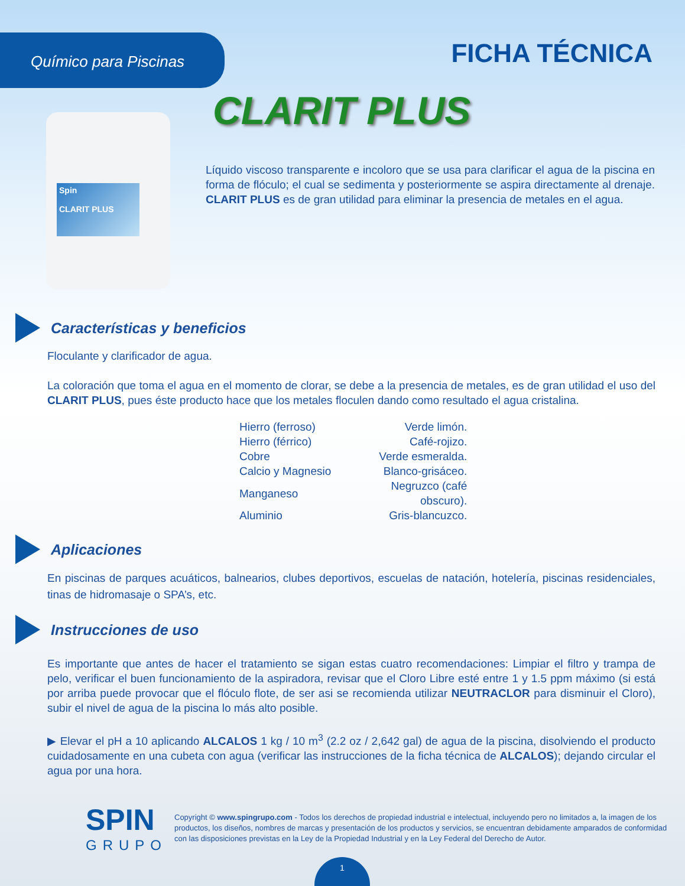Químico para Piscinas
FICHA TÉCNICA
CLARIT PLUS
Spin
CLARIT PLUS
Líquido viscoso transparente e incoloro que se usa para clarificar el agua de la piscina en forma de flóculo; el cual se sedimenta y posteriormente se aspira directamente al drenaje. CLARIT PLUS es de gran utilidad para eliminar la presencia de metales en el agua.
Características y beneficios
Floculante y clarificador de agua.
La coloración que toma el agua en el momento de clorar, se debe a la presencia de metales, es de gran utilidad el uso del CLARIT PLUS, pues éste producto hace que los metales floculen dando como resultado el agua cristalina.
| Hierro (ferroso) | Verde limón. |
| Hierro (férrico) | Café-rojizo. |
| Cobre | Verde esmeralda. |
| Calcio y Magnesio | Blanco-grisáceo. |
| Manganeso | Negruzco (café obscuro). |
| Aluminio | Gris-blancuzco. |
Aplicaciones
En piscinas de parques acuáticos, balnearios, clubes deportivos, escuelas de natación, hotelería, piscinas residenciales, tinas de hidromasaje o SPA’s, etc.
Instrucciones de uso
Es importante que antes de hacer el tratamiento se sigan estas cuatro recomendaciones: Limpiar el filtro y trampa de pelo, verificar el buen funcionamiento de la aspiradora, revisar que el Cloro Libre esté entre 1 y 1.5 ppm máximo (si está por arriba puede provocar que el flóculo flote, de ser asi se recomienda utilizar NEUTRACLOR para disminuir el Cloro), subir el nivel de agua de la piscina lo más alto posible.
▶ Elevar el pH a 10 aplicando ALCALOS 1 kg / 10 m<sup>3</sup> (2.2 oz / 2,642 gal) de agua de la piscina, disolviendo el producto cuidadosamente en una cubeta con agua (verificar las instrucciones de la ficha técnica de ALCALOS); dejando circular el agua por una hora.
SPIN
GRUPO
Copyright © www.spingrupo.com - Todos los derechos de propiedad industrial e intelectual, incluyendo pero no limitados a, la imagen de los productos, los diseños, nombres de marcas y presentación de los productos y servicios, se encuentran debidamente amparados de conformidad con las disposiciones previstas en la Ley de la Propiedad Industrial y en la Ley Federal del Derecho de Autor.
1